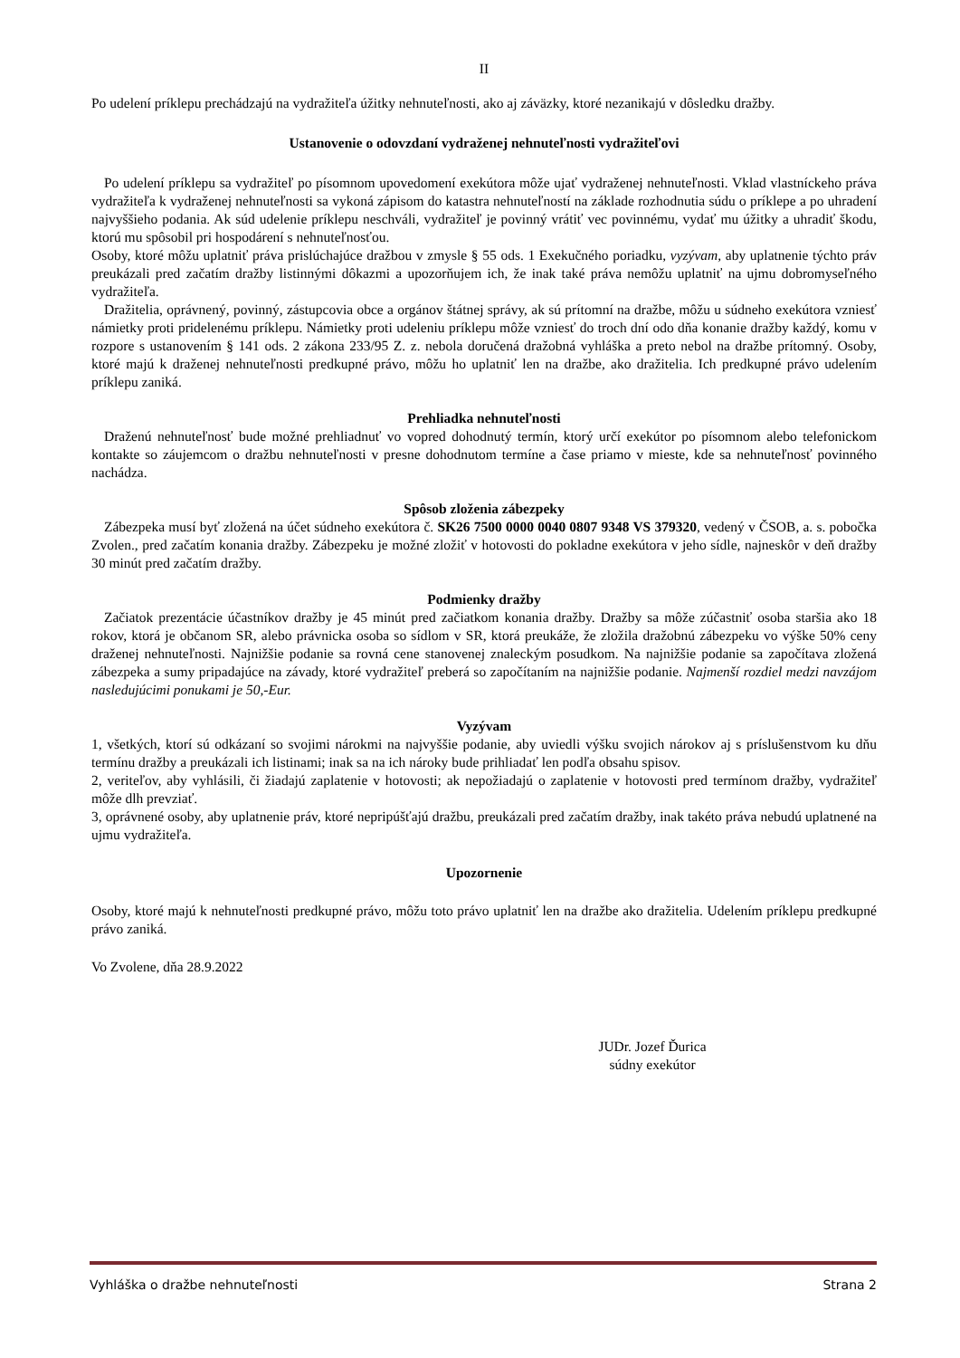II
Po udelení príklepu prechádzajú na vydražiteľa úžitky nehnuteľnosti, ako aj záväzky, ktoré nezanikajú v dôsledku dražby.
Ustanovenie o odovzdaní vydraženej nehnuteľnosti vydražiteľovi
Po udelení príklepu sa vydražiteľ po písomnom upovedomení exekútora môže ujať vydraženej nehnuteľnosti. Vklad vlastníckeho práva vydražiteľa k vydraženej nehnuteľnosti sa vykoná zápisom do katastra nehnuteľností na základe rozhodnutia súdu o príklepe a po uhradení najvyššieho podania. Ak súd udelenie príklepu neschváli, vydražiteľ je povinný vrátiť vec povinnému, vydať mu úžitky a uhradiť škodu, ktorú mu spôsobil pri hospodárení s nehnuteľnosťou.
Osoby, ktoré môžu uplatniť práva prislúchajúce dražbou v zmysle § 55 ods. 1 Exekučného poriadku, vyzývam, aby uplatnenie týchto práv preukázali pred začatím dražby listinnými dôkazmi a upozorňujem ich, že inak také práva nemôžu uplatniť na ujmu dobromyseľného vydražiteľa.
Dražitelia, oprávnený, povinný, zástupcovia obce a orgánov štátnej správy, ak sú prítomní na dražbe, môžu u súdneho exekútora vzniesť námietky proti pridelenému príklepu. Námietky proti udeleniu príklepu môže vzniesť do troch dní odo dňa konanie dražby každý, komu v rozpore s ustanovením § 141 ods. 2 zákona 233/95 Z. z. nebola doručená dražobná vyhláška a preto nebol na dražbe prítomný. Osoby, ktoré majú k draženej nehnuteľnosti predkupné právo, môžu ho uplatniť len na dražbe, ako dražitelia. Ich predkupné právo udelením príklepu zaniká.
Prehliadka nehnuteľnosti
Draženú nehnuteľnosť bude možné prehliadnuť vo vopred dohodnutý termín, ktorý určí exekútor po písomnom alebo telefonickom kontakte so záujemcom o dražbu nehnuteľnosti v presne dohodnutom termíne a čase priamo v mieste, kde sa nehnuteľnosť povinného nachádza.
Spôsob zloženia zábezpeky
Zábezpeka musí byť zložená na účet súdneho exekútora č. SK26 7500 0000 0040 0807 9348 VS 379320, vedený v ČSOB, a. s. pobočka Zvolen., pred začatím konania dražby. Zábezpeku je možné zložiť v hotovosti do pokladne exekútora v jeho sídle, najneskôr v deň dražby 30 minút pred začatím dražby.
Podmienky dražby
Začiatok prezentácie účastníkov dražby je 45 minút pred začiatkom konania dražby. Dražby sa môže zúčastniť osoba staršia ako 18 rokov, ktorá je občanom SR, alebo právnicka osoba so sídlom v SR, ktorá preukáže, že zložila dražobnú zábezpeku vo výške 50% ceny draženej nehnuteľnosti. Najnižšie podanie sa rovná cene stanovenej znaleckým posudkom. Na najnižšie podanie sa započítava zložená zábezpeka a sumy pripadajúce na závady, ktoré vydražiteľ preberá so započítaním na najnižšie podanie. Najmenší rozdiel medzi navzájom nasledujúcimi ponukami je 50,-Eur.
Vyzývam
1, všetkých, ktorí sú odkázaní so svojimi nárokmi na najvyššie podanie, aby uviedli výšku svojich nárokov aj s príslušenstvom ku dňu termínu dražby a preukázali ich listinami; inak sa na ich nároky bude prihliadať len podľa obsahu spisov.
2, veriteľov, aby vyhlásili, či žiadajú zaplatenie v hotovosti; ak nepožiadajú o zaplatenie v hotovosti pred termínom dražby, vydražiteľ môže dlh prevziať.
3, oprávnené osoby, aby uplatnenie práv, ktoré nepripúšťajú dražbu, preukázali pred začatím dražby, inak takéto práva nebudú uplatnené na ujmu vydražiteľa.
Upozornenie
Osoby, ktoré majú k nehnuteľnosti predkupné právo, môžu toto právo uplatniť len na dražbe ako dražitelia. Udelením príklepu predkupné právo zaniká.
Vo Zvolene, dňa 28.9.2022
JUDr. Jozef Ďurica
súdny exekútor
Vyhláška o dražbe nehnuteľnosti Strana 2